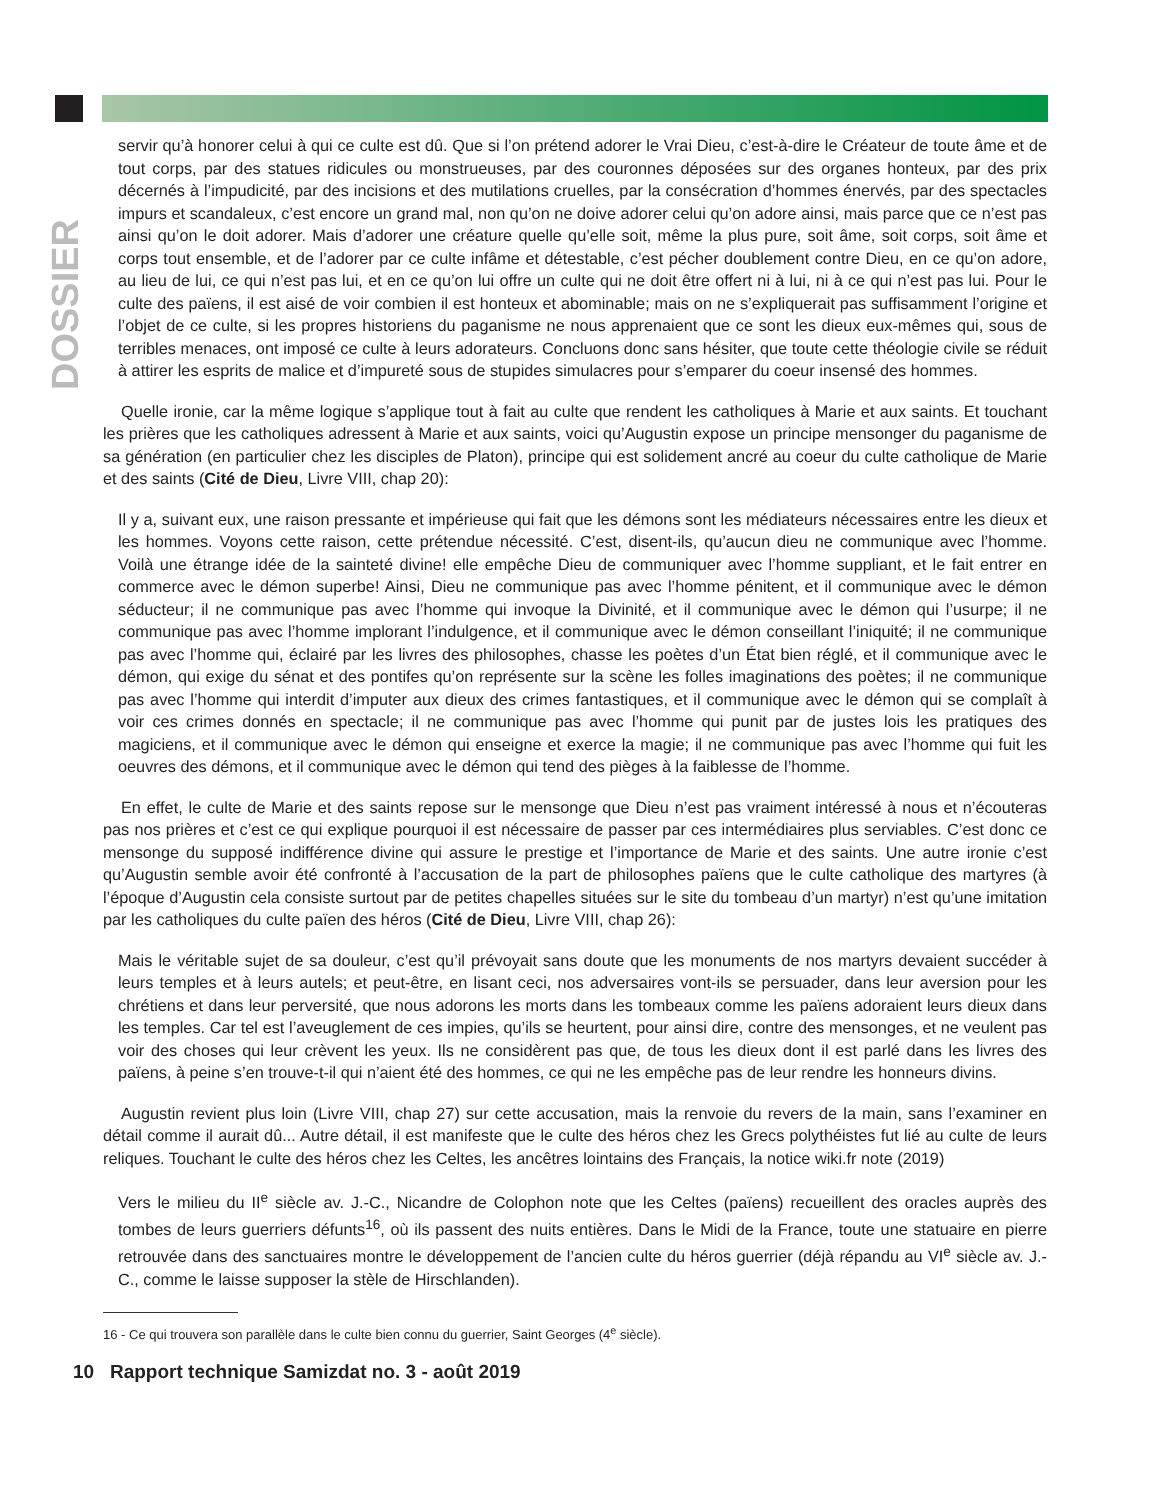DOSSIER
servir qu’à honorer celui à qui ce culte est dû. Que si l’on prétend adorer le Vrai Dieu, c’est-à-dire le Créateur de toute âme et de tout corps, par des statues ridicules ou monstrueuses, par des couronnes déposées sur des organes honteux, par des prix décernés à l’impudicité, par des incisions et des mutilations cruelles, par la consécration d’hommes énervés, par des spectacles impurs et scandaleux, c’est encore un grand mal, non qu’on ne doive adorer celui qu’on adore ainsi, mais parce que ce n’est pas ainsi qu’on le doit adorer. Mais d’adorer une créature quelle qu’elle soit, même la plus pure, soit âme, soit corps, soit âme et corps tout ensemble, et de l’adorer par ce culte infâme et détestable, c’est pécher doublement contre Dieu, en ce qu’on adore, au lieu de lui, ce qui n’est pas lui, et en ce qu’on lui offre un culte qui ne doit être offert ni à lui, ni à ce qui n’est pas lui. Pour le culte des païens, il est aisé de voir combien il est honteux et abominable; mais on ne s’expliquerait pas suffisamment l’origine et l’objet de ce culte, si les propres historiens du paganisme ne nous apprenaient que ce sont les dieux eux-mêmes qui, sous de terribles menaces, ont imposé ce culte à leurs adorateurs. Concluons donc sans hésiter, que toute cette théologie civile se réduit à attirer les esprits de malice et d’impureté sous de stupides simulacres pour s’emparer du coeur insensé des hommes.
Quelle ironie, car la même logique s’applique tout à fait au culte que rendent les catholiques à Marie et aux saints. Et touchant les prières que les catholiques adressent à Marie et aux saints, voici qu’Augustin expose un principe mensonger du paganisme de sa génération (en particulier chez les disciples de Platon), principe qui est solidement ancré au coeur du culte catholique de Marie et des saints (Cité de Dieu, Livre VIII, chap 20):
Il y a, suivant eux, une raison pressante et impérieuse qui fait que les démons sont les médiateurs nécessaires entre les dieux et les hommes. Voyons cette raison, cette prétendue nécessité. C’est, disent-ils, qu’aucun dieu ne communique avec l’homme. Voilà une étrange idée de la sainteté divine! elle empêche Dieu de communiquer avec l’homme suppliant, et le fait entrer en commerce avec le démon superbe! Ainsi, Dieu ne communique pas avec l’homme pénitent, et il communique avec le démon séducteur; il ne communique pas avec l’homme qui invoque la Divinité, et il communique avec le démon qui l’usurpe; il ne communique pas avec l’homme implorant l’indulgence, et il communique avec le démon conseillant l’iniquité; il ne communique pas avec l’homme qui, éclairé par les livres des philosophes, chasse les poètes d’un État bien réglé, et il communique avec le démon, qui exige du sénat et des pontifes qu’on représente sur la scène les folles imaginations des poètes; il ne communique pas avec l’homme qui interdit d’imputer aux dieux des crimes fantastiques, et il communique avec le démon qui se complaît à voir ces crimes donnés en spectacle; il ne communique pas avec l’homme qui punit par de justes lois les pratiques des magiciens, et il communique avec le démon qui enseigne et exerce la magie; il ne communique pas avec l’homme qui fuit les oeuvres des démons, et il communique avec le démon qui tend des pièges à la faiblesse de l’homme.
En effet, le culte de Marie et des saints repose sur le mensonge que Dieu n’est pas vraiment intéressé à nous et n’écouteras pas nos prières et c’est ce qui explique pourquoi il est nécessaire de passer par ces intermédiaires plus serviables. C’est donc ce mensonge du supposé indifférence divine qui assure le prestige et l’importance de Marie et des saints. Une autre ironie c’est qu’Augustin semble avoir été confronté à l’accusation de la part de philosophes païens que le culte catholique des martyres (à l’époque d’Augustin cela consiste surtout par de petites chapelles situées sur le site du tombeau d’un martyr) n’est qu’une imitation par les catholiques du culte païen des héros (Cité de Dieu, Livre VIII, chap 26):
Mais le véritable sujet de sa douleur, c’est qu’il prévoyait sans doute que les monuments de nos martyrs devaient succéder à leurs temples et à leurs autels; et peut-être, en lisant ceci, nos adversaires vont-ils se persuader, dans leur aversion pour les chrétiens et dans leur perversité, que nous adorons les morts dans les tombeaux comme les païens adoraient leurs dieux dans les temples. Car tel est l’aveuglement de ces impies, qu’ils se heurtent, pour ainsi dire, contre des mensonges, et ne veulent pas voir des choses qui leur crèvent les yeux. Ils ne considèrent pas que, de tous les dieux dont il est parlé dans les livres des païens, à peine s’en trouve-t-il qui n’aient été des hommes, ce qui ne les empêche pas de leur rendre les honneurs divins.
Augustin revient plus loin (Livre VIII, chap 27) sur cette accusation, mais la renvoie du revers de la main, sans l’examiner en détail comme il aurait dû... Autre détail, il est manifeste que le culte des héros chez les Grecs polythéistes fut lié au culte de leurs reliques. Touchant le culte des héros chez les Celtes, les ancêtres lointains des Français, la notice wiki.fr note (2019)
Vers le milieu du II<sup>e</sup> siècle av. J.-C., Nicandre de Colophon note que les Celtes (païens) recueillent des oracles auprès des tombes de leurs guerriers défunts<sup>16</sup>, où ils passent des nuits entières. Dans le Midi de la France, toute une statuaire en pierre retrouvée dans des sanctuaires montre le développement de l’ancien culte du héros guerrier (déjà répandu au VI<sup>e</sup> siècle av. J.-C., comme le laisse supposer la stèle de Hirschlanden).
16 - Ce qui trouvera son parallèle dans le culte bien connu du guerrier, Saint Georges (4<sup>e</sup> siècle).
10 Rapport technique Samizdat no. 3 - août 2019